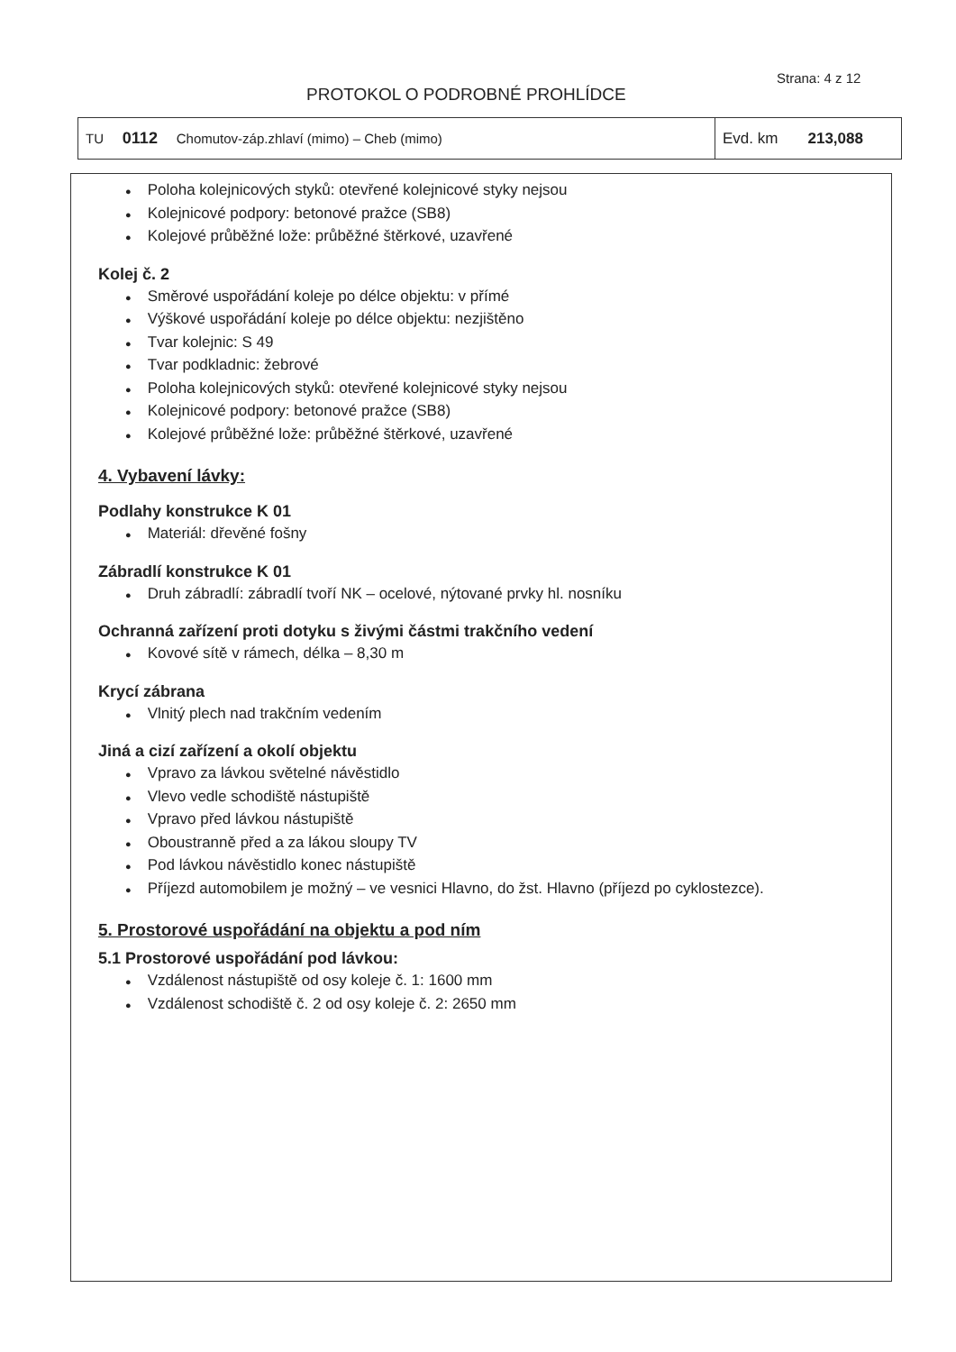Strana: 4 z 12
PROTOKOL O PODROBNÉ PROHLÍDCE
| TU 0112 Chomutov-záp.zhlaví (mimo) – Cheb (mimo) | Evd. km 213,088 |
● Poloha kolejnicových styků: otevřené kolejnicové styky nejsou
● Kolejnicové podpory: betonové pražce (SB8)
● Kolejové průběžné lože: průběžné štěrkové, uzavřené
Kolej č. 2
● Směrové uspořádání koleje po délce objektu: v přímé
● Výškové uspořádání koleje po délce objektu: nezjištěno
● Tvar kolejnic: S 49
● Tvar podkladnic: žebrové
● Poloha kolejnicových styků: otevřené kolejnicové styky nejsou
● Kolejnicové podpory: betonové pražce (SB8)
● Kolejové průběžné lože: průběžné štěrkové, uzavřené
4. Vybavení lávky:
Podlahy konstrukce K 01
● Materiál: dřevěné fošny
Zábradlí konstrukce K 01
● Druh zábradlí: zábradlí tvoří NK – ocelové, nýtované prvky hl. nosníku
Ochranná zařízení proti dotyku s živými částmi trakčního vedení
● Kovové sítě v rámech, délka – 8,30 m
Krycí zábrana
● Vlnitý plech nad trakčním vedením
Jiná a cizí zařízení a okolí objektu
● Vpravo za lávkou světelné návěstidlo
● Vlevo vedle schodiště nástupiště
● Vpravo před lávkou nástupiště
● Oboustranně před a za lákou sloupy TV
● Pod lávkou návěstidlo konec nástupiště
● Příjezd automobilem je možný – ve vesnici Hlavno, do žst. Hlavno (příjezd po cyklostezce).
5. Prostorové uspořádání na objektu a pod ním
5.1 Prostorové uspořádání pod lávkou:
● Vzdálenost nástupiště od osy koleje č. 1: 1600 mm
● Vzdálenost schodiště č. 2 od osy koleje č. 2: 2650 mm